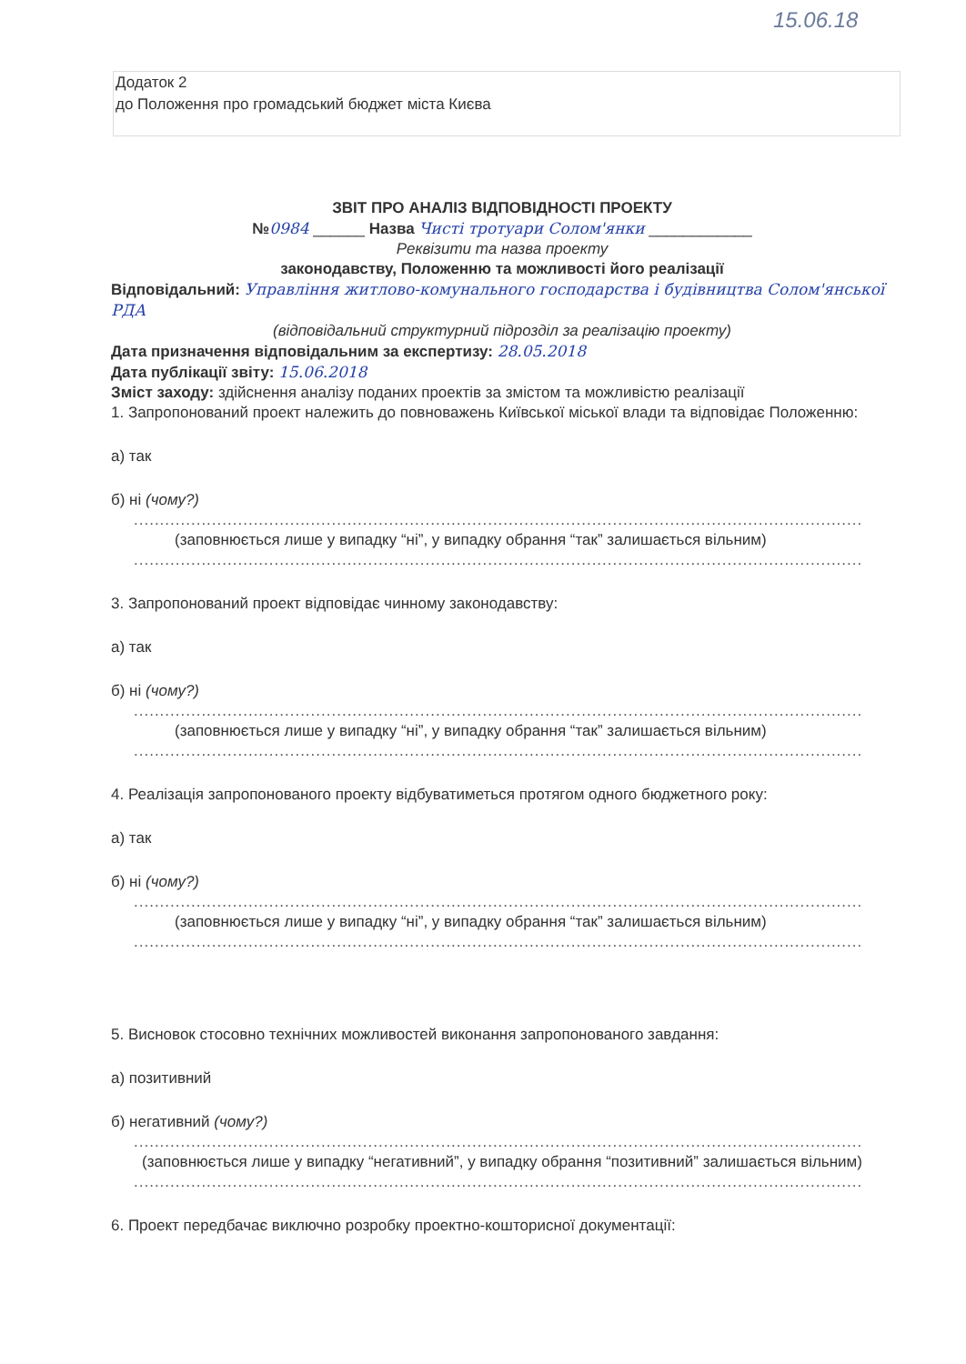15.06.18
Додаток 2
до Положення про громадський бюджет міста Києва
ЗВІТ ПРО АНАЛІЗ ВІДПОВІДНОСТІ ПРОЕКТУ
№0984 ______ Назва Чисті тротуари Солом'янки ____________
Реквізити та назва проекту
законодавству, Положенню та можливості його реалізації
Відповідальний: Управління житлово-комунального господарства і будівництва Солом'янської РДА
(відповідальний структурний підрозділ за реалізацію проекту)
Дата призначення відповідальним за експертизу: 28.05.2018
Дата публікації звіту: 15.06.2018
Зміст заходу: здійснення аналізу поданих проектів за змістом та можливістю реалізації
1. Запропонований проект належить до повноважень Київської міської влади та відповідає Положенню:
а) так
б) ні (чому?)
............................................................................................................................................
(заповнюється лише у випадку “ні”, у випадку обрання “так” залишається вільним)
............................................................................................................................................
3. Запропонований проект відповідає чинному законодавству:
а) так
б) ні (чому?)
............................................................................................................................................
(заповнюється лише у випадку “ні”, у випадку обрання “так” залишається вільним)
............................................................................................................................................
4. Реалізація запропонованого проекту відбуватиметься протягом одного бюджетного року:
а) так
б) ні (чому?)
............................................................................................................................................
(заповнюється лише у випадку “ні”, у випадку обрання “так” залишається вільним)
............................................................................................................................................
5. Висновок стосовно технічних можливостей виконання запропонованого завдання:
а) позитивний
б) негативний (чому?)
............................................................................................................................................
(заповнюється лише у випадку “негативний”, у випадку обрання “позитивний” залишається вільним)
............................................................................................................................................
6. Проект передбачає виключно розробку проектно-кошторисної документації: